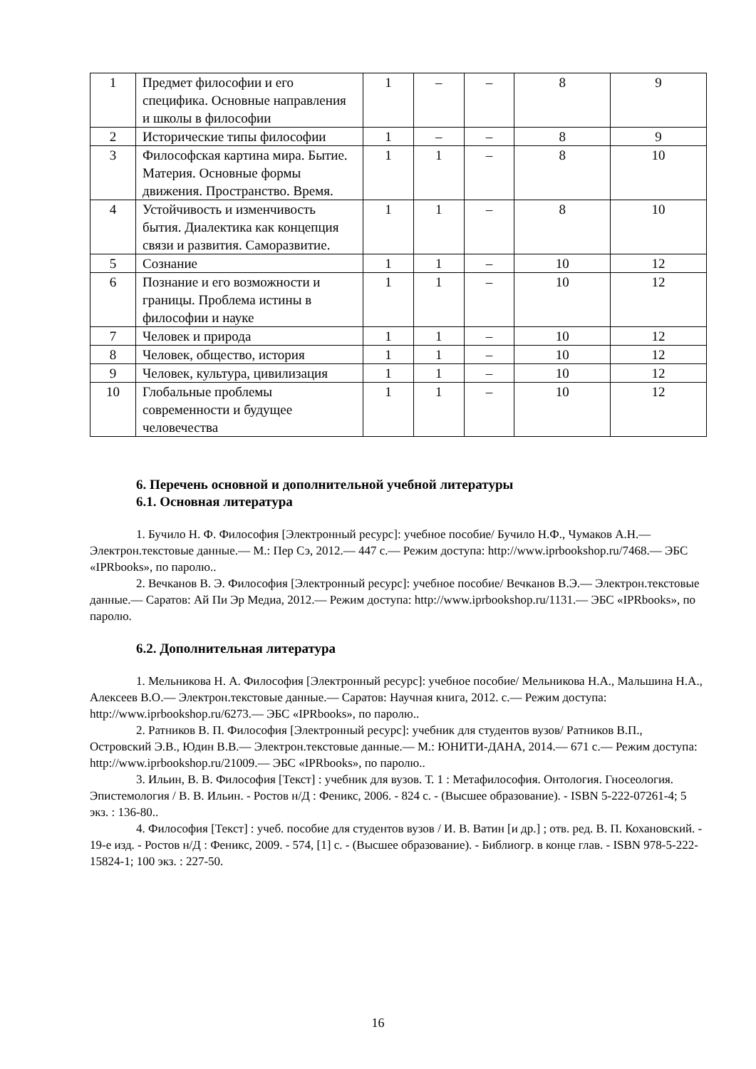| 1 | Предмет философии и его специфика. Основные направления и школы в философии | 1 | – | – | 8 | 9 |
| 2 | Исторические типы философии | 1 | – | – | 8 | 9 |
| 3 | Философская картина мира. Бытие. Материя. Основные формы движения. Пространство. Время. | 1 | 1 | – | 8 | 10 |
| 4 | Устойчивость и изменчивость бытия. Диалектика как концепция связи и развития. Саморазвитие. | 1 | 1 | – | 8 | 10 |
| 5 | Сознание | 1 | 1 | – | 10 | 12 |
| 6 | Познание и его возможности и границы. Проблема истины в философии и науке | 1 | 1 | – | 10 | 12 |
| 7 | Человек и природа | 1 | 1 | – | 10 | 12 |
| 8 | Человек, общество, история | 1 | 1 | – | 10 | 12 |
| 9 | Человек, культура, цивилизация | 1 | 1 | – | 10 | 12 |
| 10 | Глобальные проблемы современности и будущее человечества | 1 | 1 | – | 10 | 12 |
6. Перечень основной и дополнительной учебной литературы
6.1. Основная литература
1. Бучило Н. Ф. Философия [Электронный ресурс]: учебное пособие/ Бучило Н.Ф., Чумаков А.Н.— Электрон.текстовые данные.— М.: Пер Сэ, 2012.— 447 c.— Режим доступа: http://www.iprbookshop.ru/7468.— ЭБС «IPRbooks», по паролю..
2. Вечканов В. Э. Философия [Электронный ресурс]: учебное пособие/ Вечканов В.Э.— Электрон.текстовые данные.— Саратов: Ай Пи Эр Медиа, 2012.— Режим доступа: http://www.iprbookshop.ru/1131.— ЭБС «IPRbooks», по паролю.
6.2. Дополнительная литература
1. Мельникова Н. А. Философия [Электронный ресурс]: учебное пособие/ Мельникова Н.А., Мальшина Н.А., Алексеев В.О.— Электрон.текстовые данные.— Саратов: Научная книга, 2012. c.— Режим доступа: http://www.iprbookshop.ru/6273.— ЭБС «IPRbooks», по паролю..
2. Ратников В. П. Философия [Электронный ресурс]: учебник для студентов вузов/ Ратников В.П., Островский Э.В., Юдин В.В.— Электрон.текстовые данные.— М.: ЮНИТИ-ДАНА, 2014.— 671 c.— Режим доступа: http://www.iprbookshop.ru/21009.— ЭБС «IPRbooks», по паролю..
3. Ильин, В. В. Философия [Текст] : учебник для вузов. Т. 1 : Метафилософия. Онтология. Гносеология. Эпистемология / В. В. Ильин. - Ростов н/Д : Феникс, 2006. - 824 с. - (Высшее образование). - ISBN 5-222-07261-4; 5 экз. : 136-80..
4. Философия [Текст] : учеб. пособие для студентов вузов / И. В. Ватин [и др.] ; отв. ред. В. П. Кохановский. - 19-е изд. - Ростов н/Д : Феникс, 2009. - 574, [1] с. - (Высшее образование). - Библиогр. в конце глав. - ISBN 978-5-222-15824-1; 100 экз. : 227-50.
16